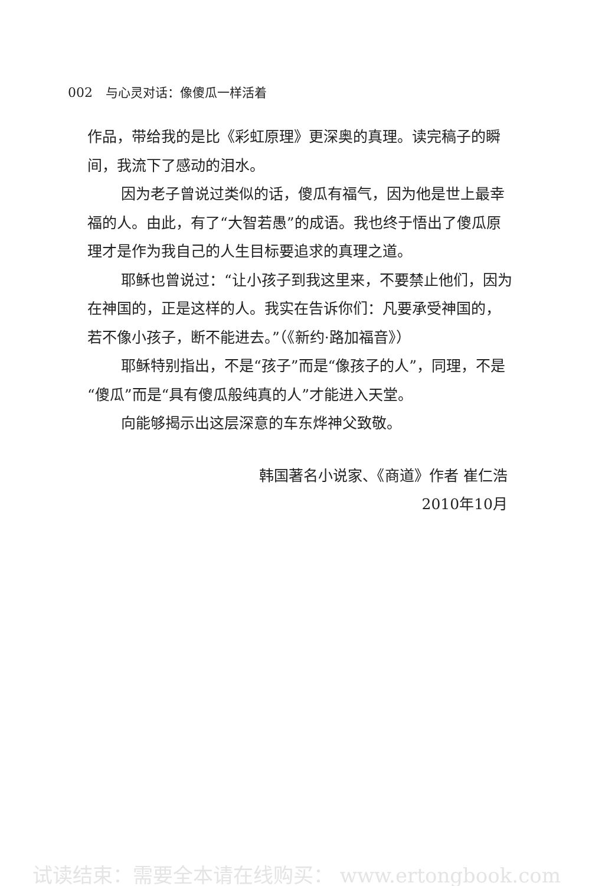002 与心灵对话：像傻瓜一样活着
作品，带给我的是比《彩虹原理》更深奥的真理。读完稿子的瞬间，我流下了感动的泪水。
因为老子曾说过类似的话，傻瓜有福气，因为他是世上最幸福的人。由此，有了“大智若愚”的成语。我也终于悟出了傻瓜原理才是作为我自己的人生目标要追求的真理之道。
耶稣也曾说过：“让小孩子到我这里来，不要禁止他们，因为在神国的，正是这样的人。我实在告诉你们：凡要承受神国的，若不像小孩子，断不能进去。”（《新约·路加福音》）
耶稣特别指出，不是“孩子”而是“像孩子的人”，同理，不是“傻瓜”而是“具有傻瓜般纯真的人”才能进入天堂。
向能够揭示出这层深意的车东烨神父致敬。
韩国著名小说家、《商道》作者 崔仁浩
2010年10月
试读结束：需要全本请在线购买： www.ertongbook.com